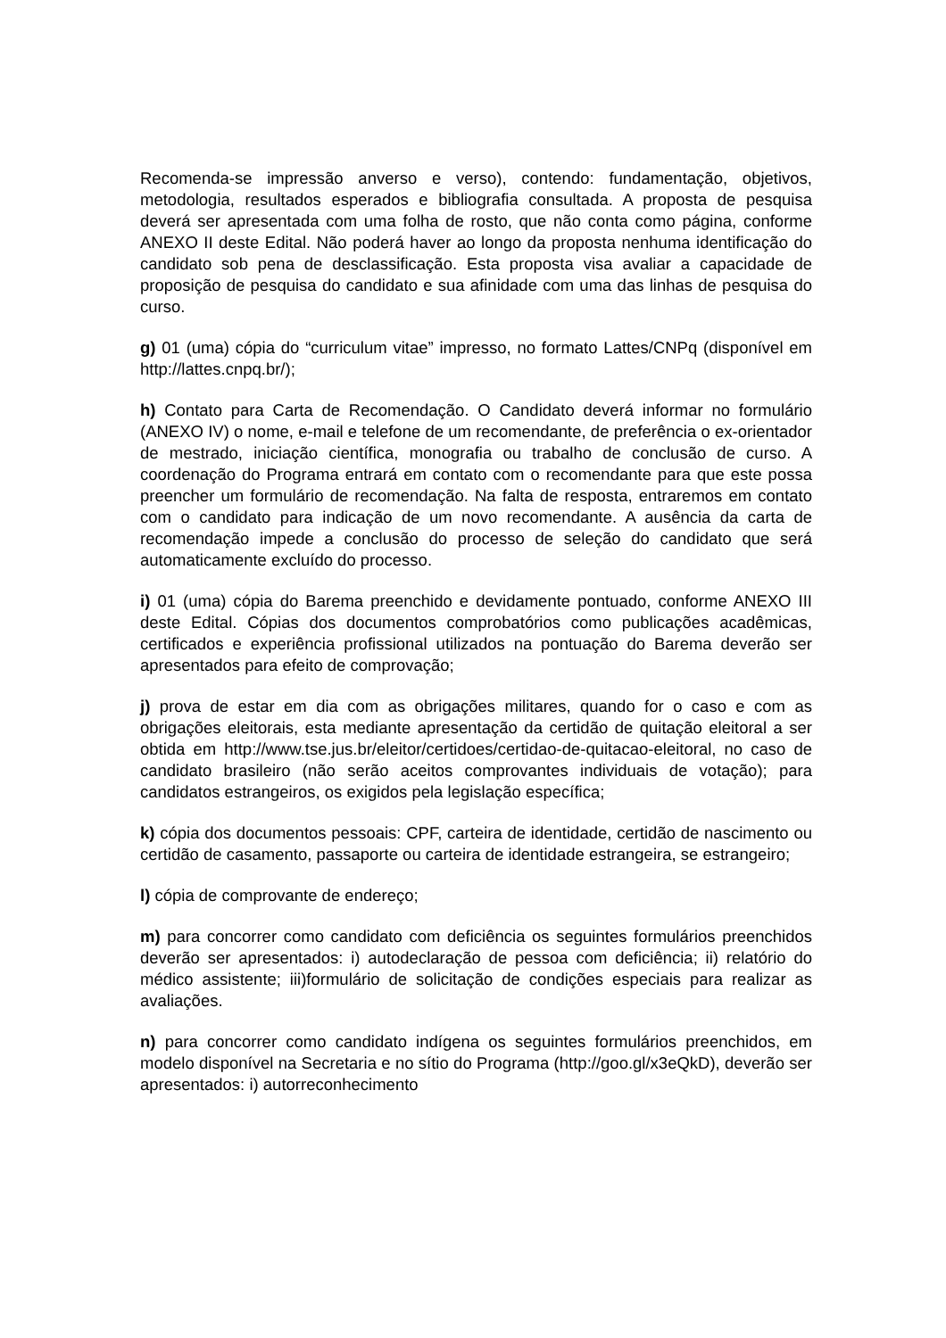Recomenda-se impressão anverso e verso), contendo: fundamentação, objetivos, metodologia, resultados esperados e bibliografia consultada. A proposta de pesquisa deverá ser apresentada com uma folha de rosto, que não conta como página, conforme ANEXO II deste Edital. Não poderá haver ao longo da proposta nenhuma identificação do candidato sob pena de desclassificação. Esta proposta visa avaliar a capacidade de proposição de pesquisa do candidato e sua afinidade com uma das linhas de pesquisa do curso.
g) 01 (uma) cópia do “curriculum vitae” impresso, no formato Lattes/CNPq (disponível em http://lattes.cnpq.br/);
h) Contato para Carta de Recomendação. O Candidato deverá informar no formulário (ANEXO IV) o nome, e-mail e telefone de um recomendante, de preferência o ex-orientador de mestrado, iniciação científica, monografia ou trabalho de conclusão de curso. A coordenação do Programa entrará em contato com o recomendante para que este possa preencher um formulário de recomendação. Na falta de resposta, entraremos em contato com o candidato para indicação de um novo recomendante. A ausência da carta de recomendação impede a conclusão do processo de seleção do candidato que será automaticamente excluído do processo.
i) 01 (uma) cópia do Barema preenchido e devidamente pontuado, conforme ANEXO III deste Edital. Cópias dos documentos comprobatórios como publicações acadêmicas, certificados e experiência profissional utilizados na pontuação do Barema deverão ser apresentados para efeito de comprovação;
j) prova de estar em dia com as obrigações militares, quando for o caso e com as obrigações eleitorais, esta mediante apresentação da certidão de quitação eleitoral a ser obtida em http://www.tse.jus.br/eleitor/certidoes/certidao-de-quitacao-eleitoral, no caso de candidato brasileiro (não serão aceitos comprovantes individuais de votação); para candidatos estrangeiros, os exigidos pela legislação específica;
k) cópia dos documentos pessoais: CPF, carteira de identidade, certidão de nascimento ou certidão de casamento, passaporte ou carteira de identidade estrangeira, se estrangeiro;
l) cópia de comprovante de endereço;
m) para concorrer como candidato com deficiência os seguintes formulários preenchidos deverão ser apresentados: i) autodeclaração de pessoa com deficiência; ii) relatório do médico assistente; iii)formulário de solicitação de condições especiais para realizar as avaliações.
n) para concorrer como candidato indígena os seguintes formulários preenchidos, em modelo disponível na Secretaria e no sítio do Programa (http://goo.gl/x3eQkD), deverão ser apresentados: i) autorreconhecimento